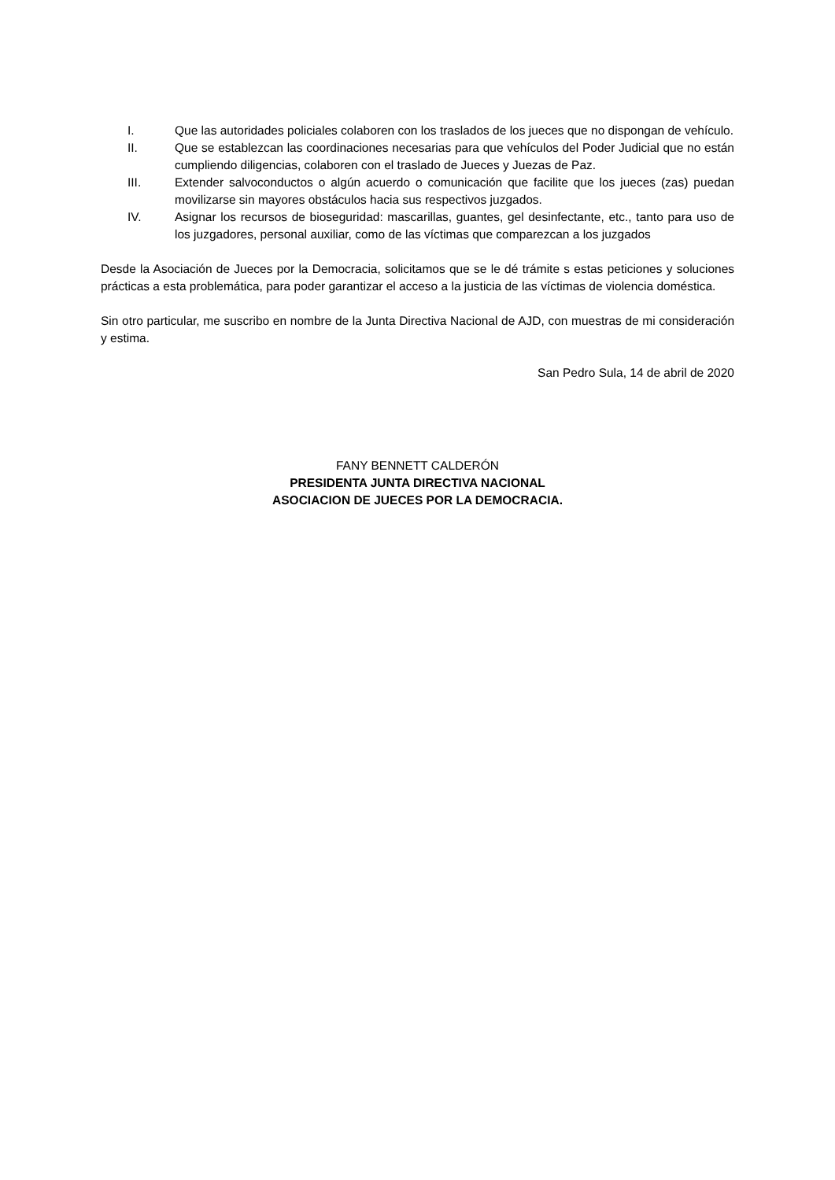I. Que las autoridades policiales colaboren con los traslados de los jueces que no dispongan de vehículo.
II. Que se establezcan las coordinaciones necesarias para que vehículos del Poder Judicial que no están cumpliendo diligencias, colaboren con el traslado de Jueces y Juezas de Paz.
III. Extender salvoconductos o algún acuerdo o comunicación que facilite que los jueces (zas) puedan movilizarse sin mayores obstáculos hacia sus respectivos juzgados.
IV. Asignar los recursos de bioseguridad: mascarillas, guantes, gel desinfectante, etc., tanto para uso de los juzgadores, personal auxiliar, como de las víctimas que comparezcan a los juzgados
Desde la Asociación de Jueces por la Democracia, solicitamos que se le dé trámite s estas peticiones y soluciones prácticas a esta problemática, para poder garantizar el acceso a la justicia de las víctimas de violencia doméstica.
Sin otro particular, me suscribo en nombre de la Junta Directiva Nacional de AJD, con muestras de mi consideración y estima.
San Pedro Sula, 14 de abril de 2020
FANY BENNETT CALDERÓN
PRESIDENTA JUNTA DIRECTIVA NACIONAL
ASOCIACION DE JUECES POR LA DEMOCRACIA.